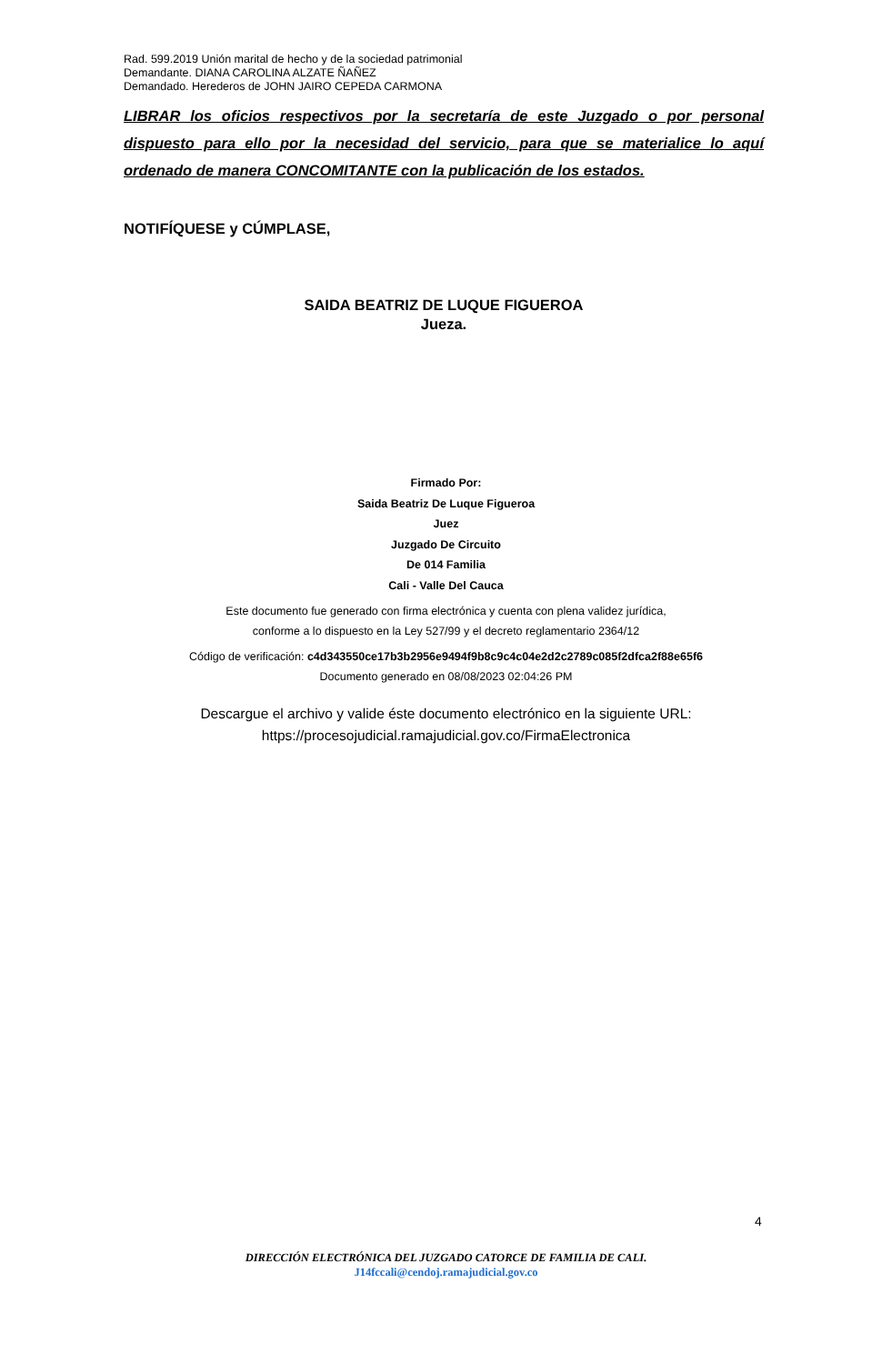Rad. 599.2019 Unión marital de hecho y de la sociedad patrimonial
Demandante. DIANA CAROLINA ALZATE ÑAÑEZ
Demandado. Herederos de JOHN JAIRO CEPEDA CARMONA
LIBRAR los oficios respectivos por la secretaría de este Juzgado o por personal dispuesto para ello por la necesidad del servicio, para que se materialice lo aquí ordenado de manera CONCOMITANTE con la publicación de los estados.
NOTIFÍQUESE y CÚMPLASE,
SAIDA BEATRIZ DE LUQUE FIGUEROA
Jueza.
Firmado Por:
Saida Beatriz De Luque Figueroa
Juez
Juzgado De Circuito
De 014 Familia
Cali - Valle Del Cauca
Este documento fue generado con firma electrónica y cuenta con plena validez jurídica,
conforme a lo dispuesto en la Ley 527/99 y el decreto reglamentario 2364/12
Código de verificación: c4d343550ce17b3b2956e9494f9b8c9c4c04e2d2c2789c085f2dfca2f88e65f6
Documento generado en 08/08/2023 02:04:26 PM
Descargue el archivo y valide éste documento electrónico en la siguiente URL:
https://procesojudicial.ramajudicial.gov.co/FirmaElectronica
4
DIRECCIÓN ELECTRÓNICA DEL JUZGADO CATORCE DE FAMILIA DE CALI.
J14fccali@cendoj.ramajudicial.gov.co